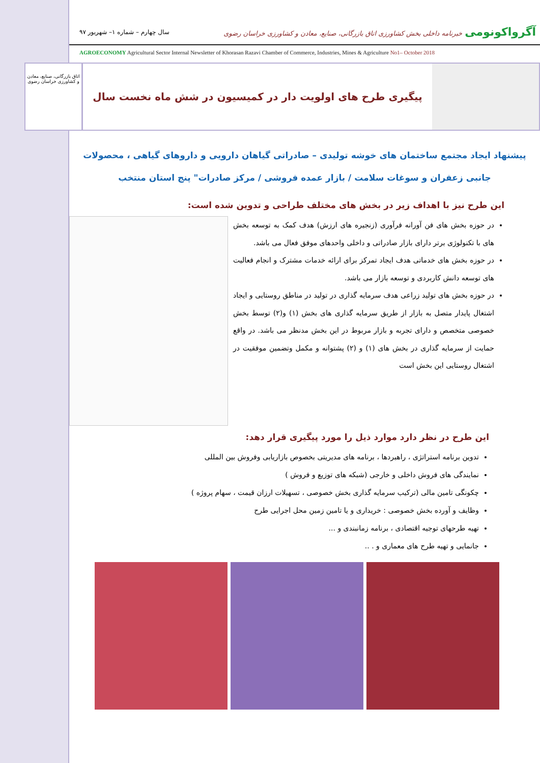آگرواکونومی خبرنامه داخلی بخش کشاورزی اتاق بازرگانی، صنایع، معادن و کشاورزی خراسان رضوی
سال چهارم – شماره ۱– شهریور ۹۷
AGROECONOMY Agricultural Sector Internal Newsletter of Khorasan Razavi Chamber of Commerce, Industries, Mines & Agriculture No1– October 2018
اتاق بازرگانی، صنایع، معادن و کشاورزی خراسان رضوی
پیگیری طرح های اولویت دار در کمیسیون در شش ماه نخست سال
پیشنهاد ایجاد مجتمع ساختمان های خوشه تولیدی – صادراتی گیاهان دارویی و داروهای گیاهی ، محصولات جانبی زعفران و سوغات سلامت / بازار عمده فروشی / مرکز صادرات" پنج استان منتخب
این طرح نیز با اهداف زیر در بخش های مختلف طراحی و تدوین شده است:
در حوزه بخش های فن آورانه فرآوری (زنجیره های ارزش) هدف کمک به توسعه بخش های با تکنولوژی برتر دارای بازار صادراتی و داخلی واحدهای موفق فعال می باشد.
در حوزه بخش های خدماتی هدف ایجاد تمرکز برای ارائه خدمات مشترک و انجام فعالیت های توسعه دانش کاربردی و توسعه بازار می باشد.
در حوزه بخش های تولید زراعی هدف سرمایه گذاری در تولید در مناطق روستایی و ایجاد اشتغال پایدار متصل به بازار از طریق سرمایه گذاری های بخش (۱) و(۲) توسط بخش خصوصی متخصص و دارای تجربه و بازار مربوط در این بخش مدنظر می باشد. در واقع حمایت از سرمایه گذاری در بخش های (۱) و (۲) پشتوانه و مکمل وتضمین موفقیت در اشتغال روستایی این بخش است
این طرح در نظر دارد موارد ذیل را مورد پیگیری قرار دهد:
تدوین برنامه استراتژی ، راهبردها ، برنامه های مدیریتی بخصوص بازاریابی وفروش بین المللی
نمایندگی های فروش داخلی و خارجی (شبکه های توزیع و فروش )
چکونگی تامین مالی (ترکیب سرمایه گذاری بخش خصوصی ، تسهیلات ارزان قیمت ، سهام پروژه )
وظایف و آورده بخش خصوصی : خریداری و یا تامین زمین محل اجرایی طرح
تهیه طرحهای توجیه اقتصادی ، برنامه زمانبندی و ...
جانمایی و تهیه طرح های معماری و . ..